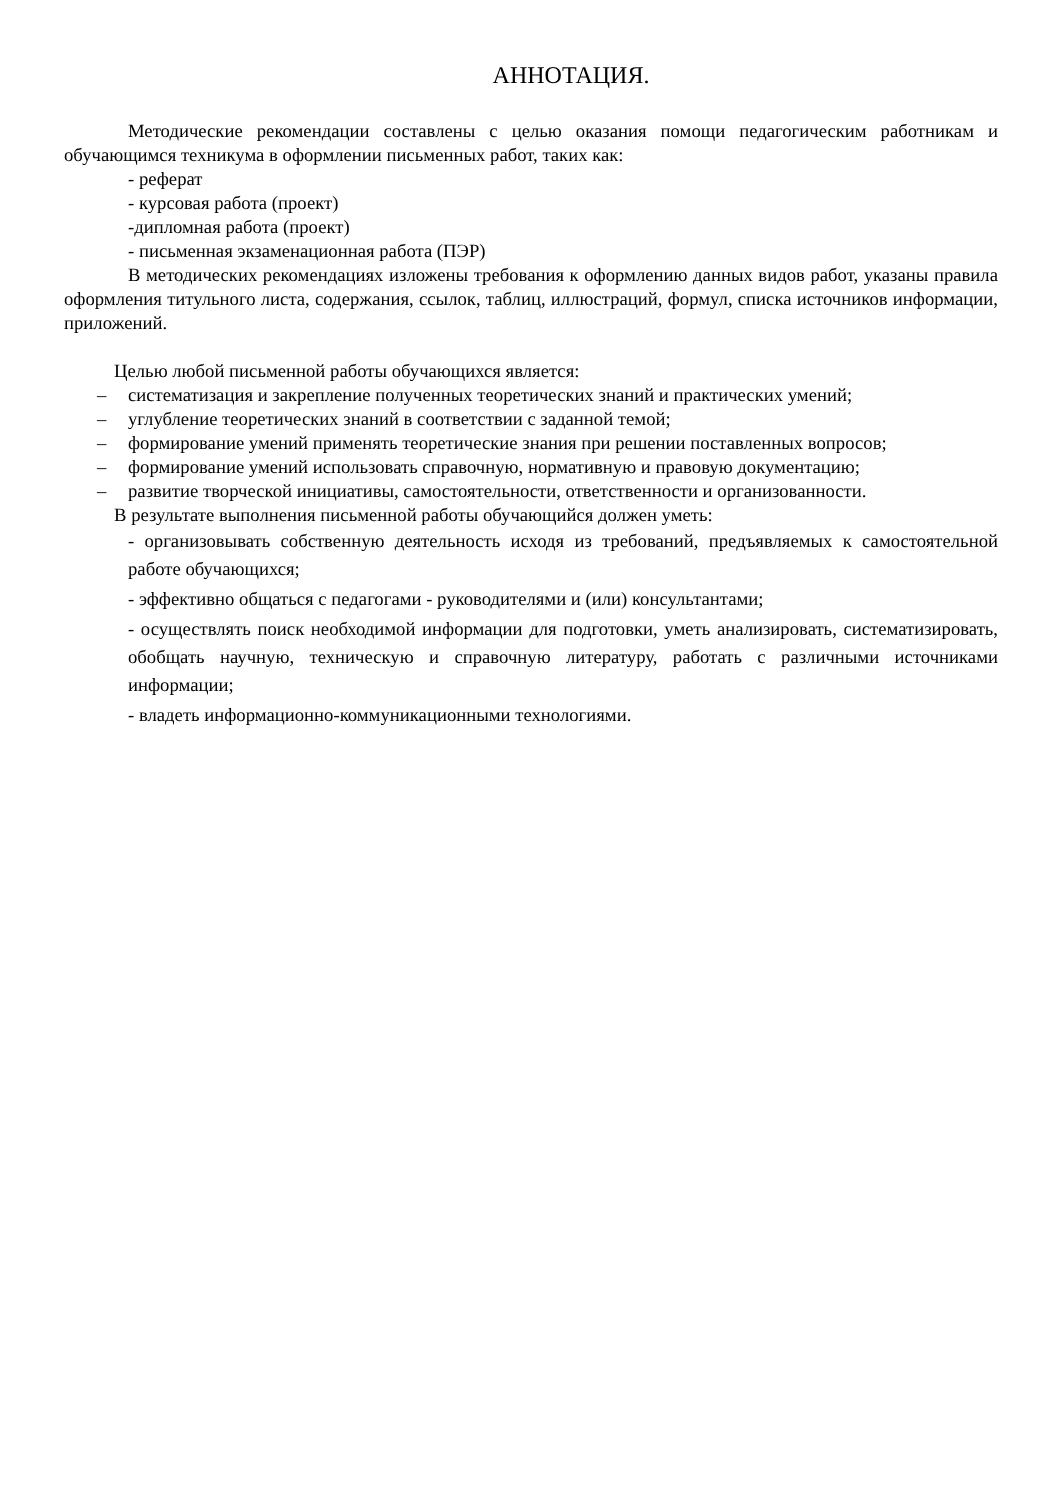АННОТАЦИЯ.
Методические рекомендации составлены с целью оказания помощи педагогическим работникам и обучающимся техникума в оформлении письменных работ, таких как:
- реферат
- курсовая работа (проект)
-дипломная работа (проект)
- письменная экзаменационная работа (ПЭР)
В методических рекомендациях изложены требования к оформлению данных видов работ, указаны правила оформления титульного листа, содержания, ссылок, таблиц, иллюстраций, формул, списка источников информации, приложений.
Целью любой письменной работы обучающихся является:
– систематизация и закрепление полученных теоретических знаний и практических умений;
– углубление теоретических знаний в соответствии с заданной темой;
– формирование умений применять теоретические знания при решении поставленных вопросов;
– формирование умений использовать справочную, нормативную и правовую документацию;
– развитие творческой инициативы, самостоятельности, ответственности и организованности.
В результате выполнения письменной работы обучающийся должен уметь:
- организовывать собственную деятельность исходя из требований, предъявляемых к самостоятельной работе обучающихся;
- эффективно общаться с педагогами - руководителями и (или) консультантами;
- осуществлять поиск необходимой информации для подготовки, уметь анализировать, систематизировать, обобщать научную, техническую и справочную литературу, работать с различными источниками информации;
- владеть информационно-коммуникационными технологиями.